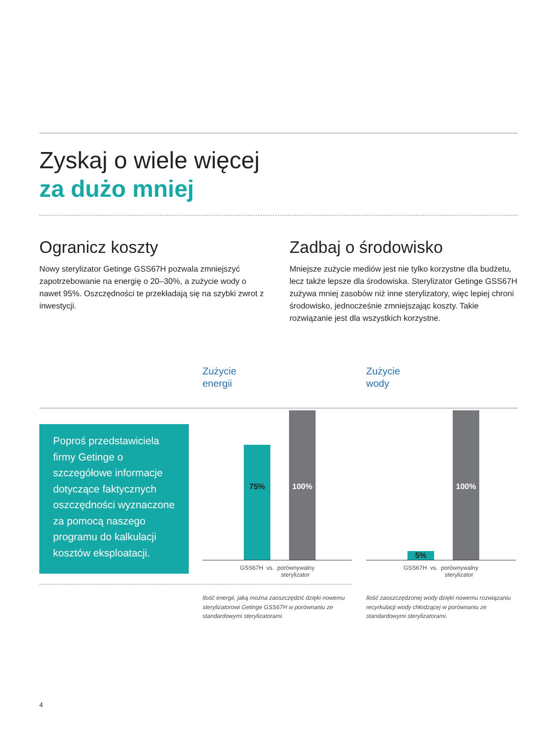Zyskaj o wiele więcej
za dużo mniej
Ogranicz koszty
Nowy sterylizator Getinge GSS67H pozwala zmniejszyć zapotrzebowanie na energię o 20–30%, a zużycie wody o nawet 95%. Oszczędności te przekładają się na szybki zwrot z inwestycji.
Zadbaj o środowisko
Mniejsze zużycie mediów jest nie tylko korzystne dla budżetu, lecz także lepsze dla środowiska. Sterylizator Getinge GSS67H zużywa mniej zasobów niż inne sterylizatory, więc lepiej chroni środowisko, jednocześnie zmniejszając koszty. Takie rozwiązanie jest dla wszystkich korzystne.
Poproś przedstawiciela firmy Getinge o szczegółowe informacje dotyczące faktycznych oszczędności wyznaczone za pomocą naszego programu do kalkulacji kosztów eksploatacji.
Zużycie
energii
75% 100%
GSS67H vs. porównywalny
sterylizator
Ilość energii, jaką można zaoszczędzić dzięki nowemu sterylizatorowi Getinge GSS67H w porównaniu ze standardowymi sterylizatorami.
Zużycie
wody
5% 100%
GSS67H vs. porównywalny
sterylizator
Ilość zaoszczędzonej wody dzięki nowemu rozwiązaniu recyrkulacji wody chłodzącej w porównaniu ze standardowymi sterylizatorami.
4